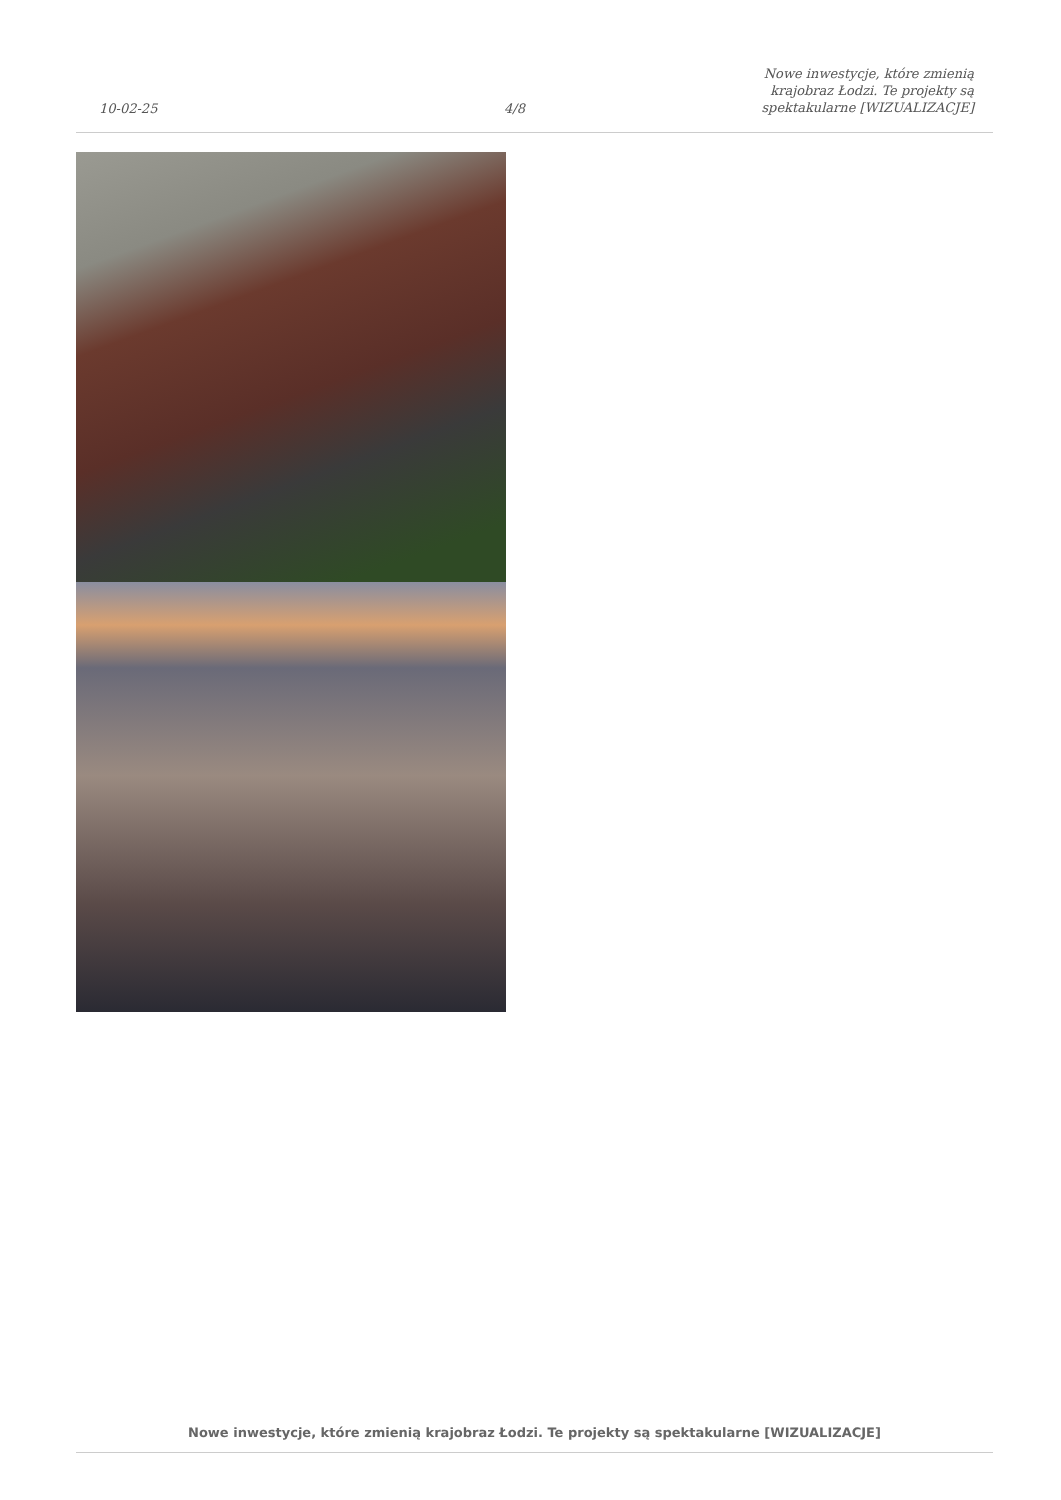10-02-25
4/8
Nowe inwestycje, które zmienią krajobraz Łodzi. Te projekty są spektakularne [WIZUALIZACJE]
Nowe inwestycje, które zmienią krajobraz Łodzi. Te projekty są spektakularne [WIZUALIZACJE]